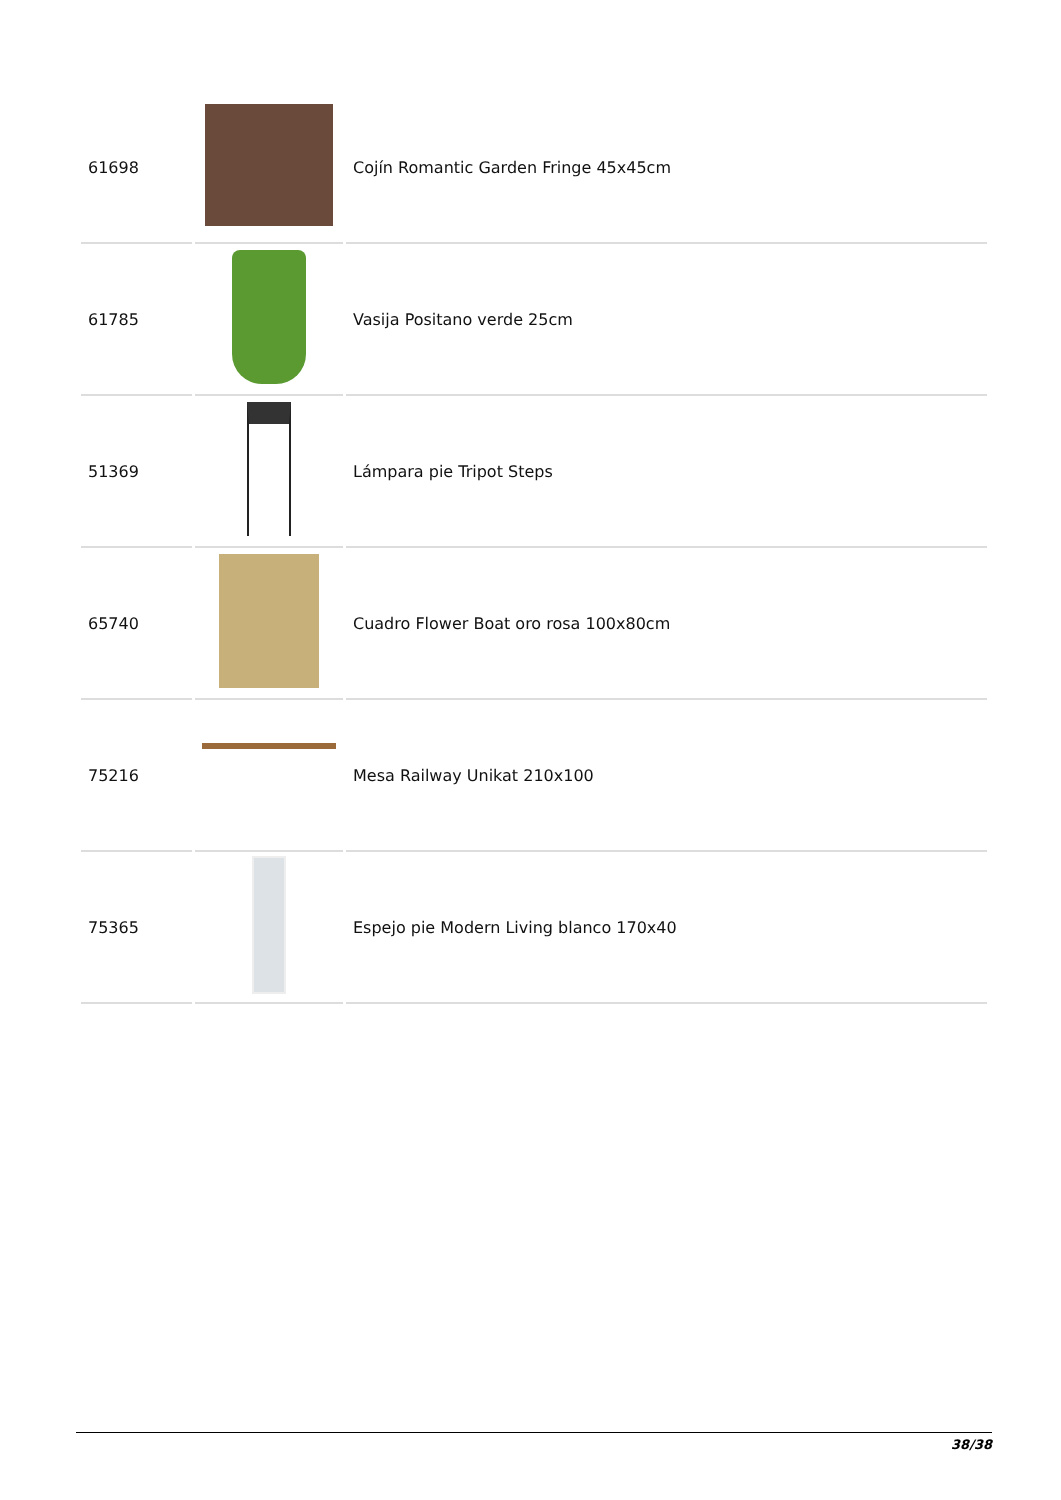| 61698 | | Cojín Romantic Garden Fringe 45x45cm |
| 61785 | | Vasija Positano verde 25cm |
| 51369 | | Lámpara pie Tripot Steps |
| 65740 | | Cuadro Flower Boat oro rosa 100x80cm |
| 75216 | | Mesa Railway Unikat 210x100 |
| 75365 | | Espejo pie Modern Living blanco 170x40 |
38/38